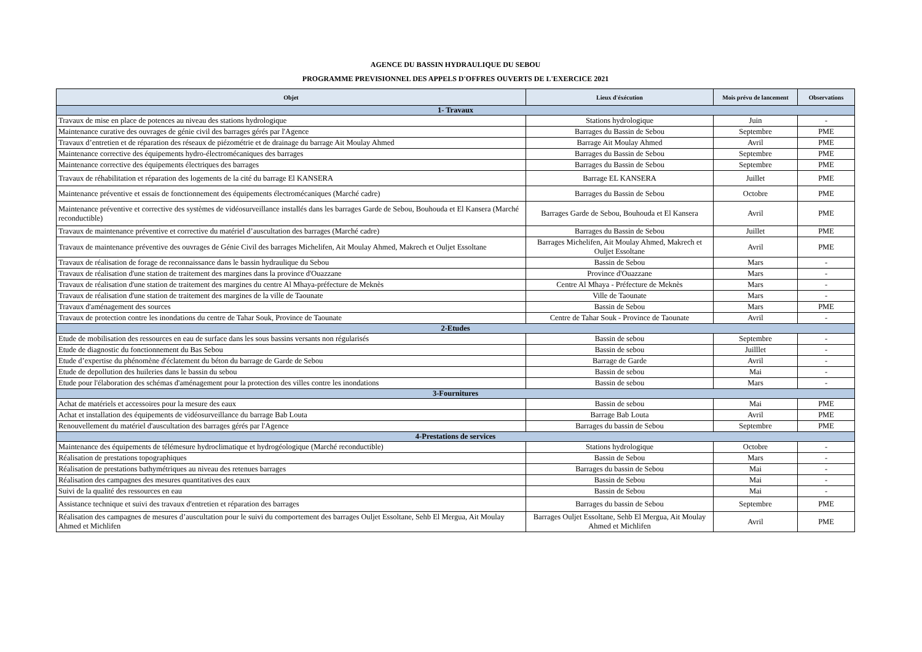AGENCE DU BASSIN HYDRAULIQUE DU SEBOU
PROGRAMME PREVISIONNEL DES APPELS D'OFFRES OUVERTS DE L'EXERCICE 2021
| Objet | Lieux d'éxécution | Mois prévu de lancement | Observations |
| --- | --- | --- | --- |
| 1- Travaux | | | |
| Travaux de mise en place de potences au niveau des stations hydrologique | Stations hydrologique | Juin | - |
| Maintenance curative des ouvrages de génie civil des barrages gérés par l'Agence | Barrages du Bassin de Sebou | Septembre | PME |
| Travaux d’entretien et de réparation des réseaux de piézométrie et de drainage du barrage Ait Moulay Ahmed | Barrage Ait Moulay Ahmed | Avril | PME |
| Maintenance corrective des équipements hydro-électromécaniques des barrages | Barrages du Bassin de Sebou | Septembre | PME |
| Maintenance corrective des équipements électriques des barrages | Barrages du Bassin de Sebou | Septembre | PME |
| Travaux de réhabilitation et réparation des logements de la cité du barrage El KANSERA | Barrage EL KANSERA | Juillet | PME |
| Maintenance préventive et essais de fonctionnement des équipements électromécaniques (Marché cadre) | Barrages du Bassin de Sebou | Octobre | PME |
| Maintenance préventive et corrective des systèmes de vidéosurveillance installés dans les barrages Garde de Sebou, Bouhouda et El Kansera (Marché reconductible) | Barrages Garde de Sebou, Bouhouda et El Kansera | Avril | PME |
| Travaux de maintenance préventive et corrective du matériel d’auscultation des barrages (Marché cadre) | Barrages du Bassin de Sebou | Juillet | PME |
| Travaux de maintenance préventive des ouvrages de Génie Civil des barrages Michelifen, Ait Moulay Ahmed, Makrech et Ouljet Essoltane | Barrages Michelifen, Ait Moulay Ahmed, Makrech et Ouljet Essoltane | Avril | PME |
| Travaux de réalisation de forage de reconnaissance dans le bassin hydraulique du Sebou | Bassin de Sebou | Mars | - |
| Travaux de réalisation d'une station de traitement des margines dans la province d'Ouazzane | Province d'Ouazzane | Mars | - |
| Travaux de réalisation d'une station de traitement des margines du centre Al Mhaya-préfecture de Meknès | Centre Al Mhaya - Préfecture de Meknès | Mars | - |
| Travaux de réalisation d'une station de traitement des margines de la ville de Taounate | Ville de Taounate | Mars | - |
| Travaux d'aménagement des sources | Bassin de Sebou | Mars | PME |
| Travaux de protection contre les inondations du centre de Tahar Souk, Province de Taounate | Centre de Tahar Souk - Province de Taounate | Avril | - |
| 2-Etudes | | | |
| Etude de mobilisation des ressources en eau de surface dans les sous bassins versants non régularisés | Bassin de sebou | Septembre | - |
| Etude de diagnostic du fonctionnement du Bas Sebou | Bassin de sebou | Juilllet | - |
| Etude d’expertise du phénomène d'éclatement du béton du barrage de Garde de Sebou | Barrage de Garde | Avril | - |
| Etude de depollution des huileries dans le bassin du sebou | Bassin de sebou | Mai | - |
| Etude pour l'élaboration des schémas d'aménagement pour la protection des villes contre les inondations | Bassin de sebou | Mars | - |
| 3-Fournitures | | | |
| Achat de matériels et accessoires pour la mesure des eaux | Bassin de sebou | Mai | PME |
| Achat et installation des équipements de vidéosurveillance du barrage Bab Louta | Barrage Bab Louta | Avril | PME |
| Renouvellement du matériel d'auscultation des barrages gérés par l'Agence | Barrages du bassin de Sebou | Septembre | PME |
| 4-Prestations de services | | | |
| Maintenance des équipements de télémesure hydroclimatique et hydrogéologique (Marché reconductible) | Stations hydrologique | Octobre | - |
| Réalisation de prestations topographiques | Bassin de Sebou | Mars | - |
| Réalisation de prestations bathymétriques au niveau des retenues barrages | Barrages du bassin de Sebou | Mai | - |
| Réalisation des campagnes des mesures quantitatives des eaux | Bassin de Sebou | Mai | - |
| Suivi de la qualité des ressources en eau | Bassin de Sebou | Mai | - |
| Assistance technique et suivi des travaux d'entretien et réparation des barrages | Barrages du bassin de Sebou | Septembre | PME |
| Réalisation des campagnes de mesures d’auscultation pour le suivi du comportement des barrages Ouljet Essoltane, Sehb El Mergua, Ait Moulay Ahmed et Michlifen | Barrages Ouljet Essoltane, Sehb El Mergua, Ait Moulay Ahmed et Michlifen | Avril | PME |